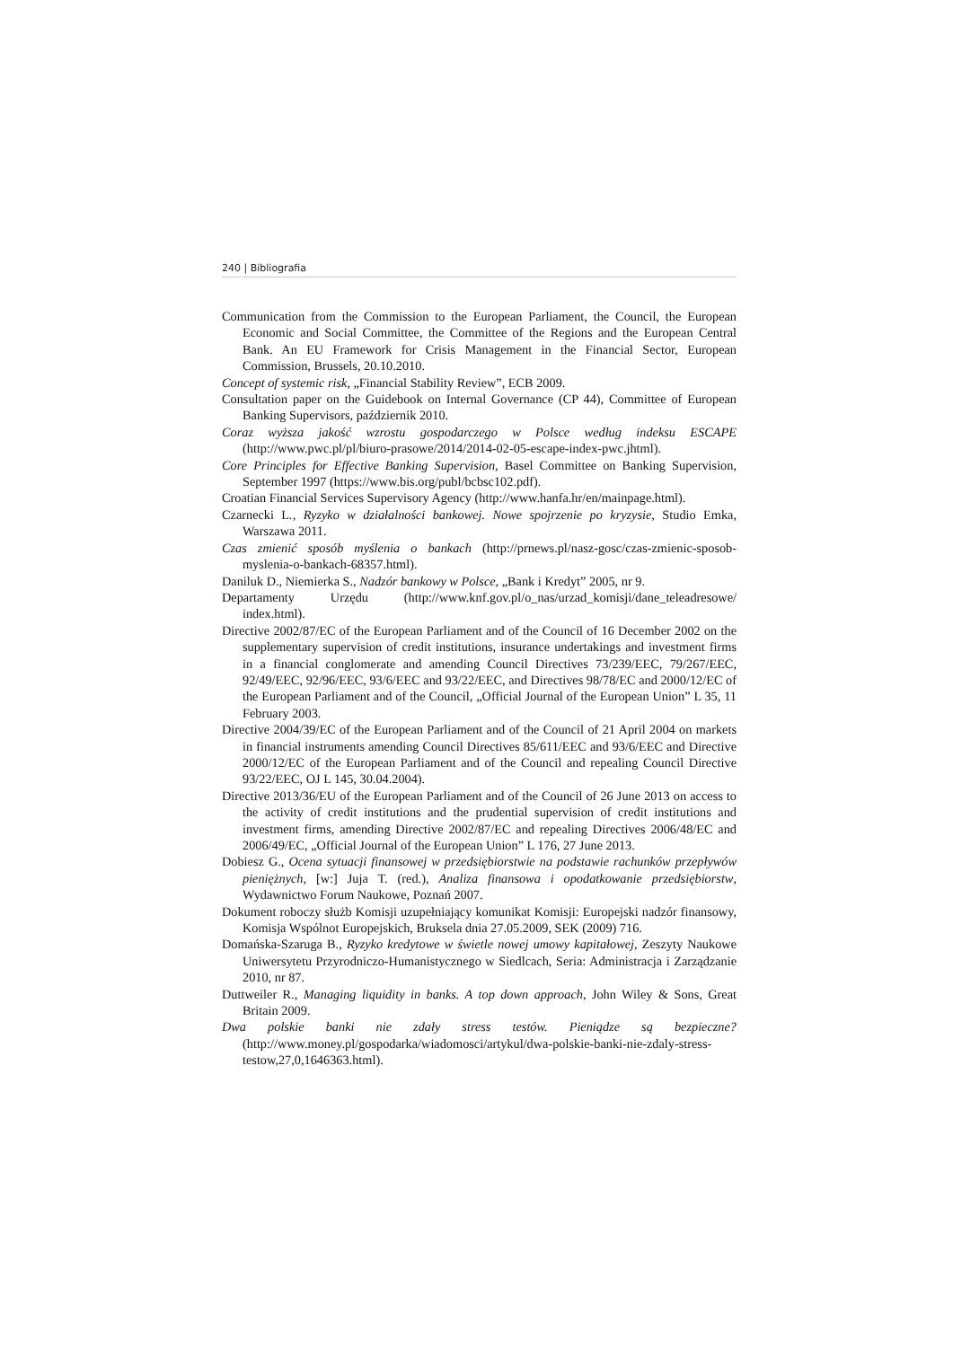240 | Bibliografia
Communication from the Commission to the European Parliament, the Council, the European Economic and Social Committee, the Committee of the Regions and the European Central Bank. An EU Framework for Crisis Management in the Financial Sector, European Commission, Brussels, 20.10.2010.
Concept of systemic risk, „Financial Stability Review”, ECB 2009.
Consultation paper on the Guidebook on Internal Governance (CP 44), Committee of European Banking Supervisors, październik 2010.
Coraz wyższa jakość wzrostu gospodarczego w Polsce według indeksu ESCAPE (http://www.pwc.pl/pl/biuro-prasowe/2014/2014-02-05-escape-index-pwc.jhtml).
Core Principles for Effective Banking Supervision, Basel Committee on Banking Supervision, September 1997 (https://www.bis.org/publ/bcbsc102.pdf).
Croatian Financial Services Supervisory Agency (http://www.hanfa.hr/en/mainpage.html).
Czarnecki L., Ryzyko w działalności bankowej. Nowe spojrzenie po kryzysie, Studio Emka, Warszawa 2011.
Czas zmienić sposób myślenia o bankach (http://prnews.pl/nasz-gosc/czas-zmienic-sposob-myslenia-o-bankach-68357.html).
Daniluk D., Niemierka S., Nadzór bankowy w Polsce, „Bank i Kredyt” 2005, nr 9.
Departamenty Urzędu (http://www.knf.gov.pl/o_nas/urzad_komisji/dane_teleadresowe/ index.html).
Directive 2002/87/EC of the European Parliament and of the Council of 16 December 2002 on the supplementary supervision of credit institutions, insurance undertakings and investment firms in a financial conglomerate and amending Council Directives 73/239/EEC, 79/267/EEC, 92/49/EEC, 92/96/EEC, 93/6/EEC and 93/22/EEC, and Directives 98/78/EC and 2000/12/EC of the European Parliament and of the Council, „Official Journal of the European Union” L 35, 11 February 2003.
Directive 2004/39/EC of the European Parliament and of the Council of 21 April 2004 on markets in financial instruments amending Council Directives 85/611/EEC and 93/6/EEC and Directive 2000/12/EC of the European Parliament and of the Council and repealing Council Directive 93/22/EEC, OJ L 145, 30.04.2004).
Directive 2013/36/EU of the European Parliament and of the Council of 26 June 2013 on access to the activity of credit institutions and the prudential supervision of credit institutions and investment firms, amending Directive 2002/87/EC and repealing Directives 2006/48/EC and 2006/49/EC, „Official Journal of the European Union” L 176, 27 June 2013.
Dobiesz G., Ocena sytuacji finansowej w przedsiębiorstwie na podstawie rachunków przepływów pieniężnych, [w:] Juja T. (red.), Analiza finansowa i opodatkowanie przedsiębiorstw, Wydawnictwo Forum Naukowe, Poznań 2007.
Dokument roboczy służb Komisji uzupełniający komunikat Komisji: Europejski nadzór finansowy, Komisja Wspólnot Europejskich, Bruksela dnia 27.05.2009, SEK (2009) 716.
Domańska-Szaruga B., Ryzyko kredytowe w świetle nowej umowy kapitałowej, Zeszyty Naukowe Uniwersytetu Przyrodniczo-Humanistycznego w Siedlcach, Seria: Administracja i Zarządzanie 2010, nr 87.
Duttweiler R., Managing liquidity in banks. A top down approach, John Wiley & Sons, Great Britain 2009.
Dwa polskie banki nie zdały stress testów. Pieniądze są bezpieczne? (http://www.money.pl/gospodarka/wiadomosci/artykul/dwa-polskie-banki-nie-zdaly-stress-testow,27,0,1646363.html).